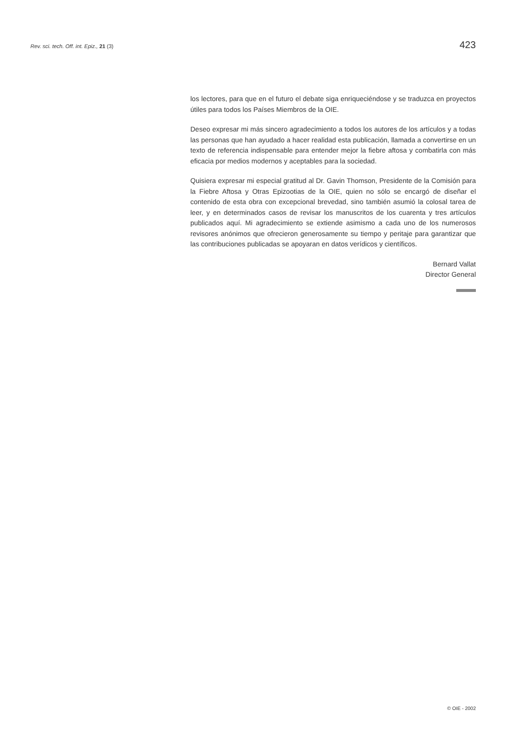Rev. sci. tech. Off. int. Epiz., 21 (3) 423
los lectores, para que en el futuro el debate siga enriqueciéndose y se traduzca en proyectos útiles para todos los Países Miembros de la OIE.
Deseo expresar mi más sincero agradecimiento a todos los autores de los artículos y a todas las personas que han ayudado a hacer realidad esta publicación, llamada a convertirse en un texto de referencia indispensable para entender mejor la fiebre aftosa y combatirla con más eficacia por medios modernos y aceptables para la sociedad.
Quisiera expresar mi especial gratitud al Dr. Gavin Thomson, Presidente de la Comisión para la Fiebre Aftosa y Otras Epizootias de la OIE, quien no sólo se encargó de diseñar el contenido de esta obra con excepcional brevedad, sino también asumió la colosal tarea de leer, y en determinados casos de revisar los manuscritos de los cuarenta y tres artículos publicados aquí. Mi agradecimiento se extiende asimismo a cada uno de los numerosos revisores anónimos que ofrecieron generosamente su tiempo y peritaje para garantizar que las contribuciones publicadas se apoyaran en datos verídicos y científicos.
Bernard Vallat
Director General
© OIE - 2002